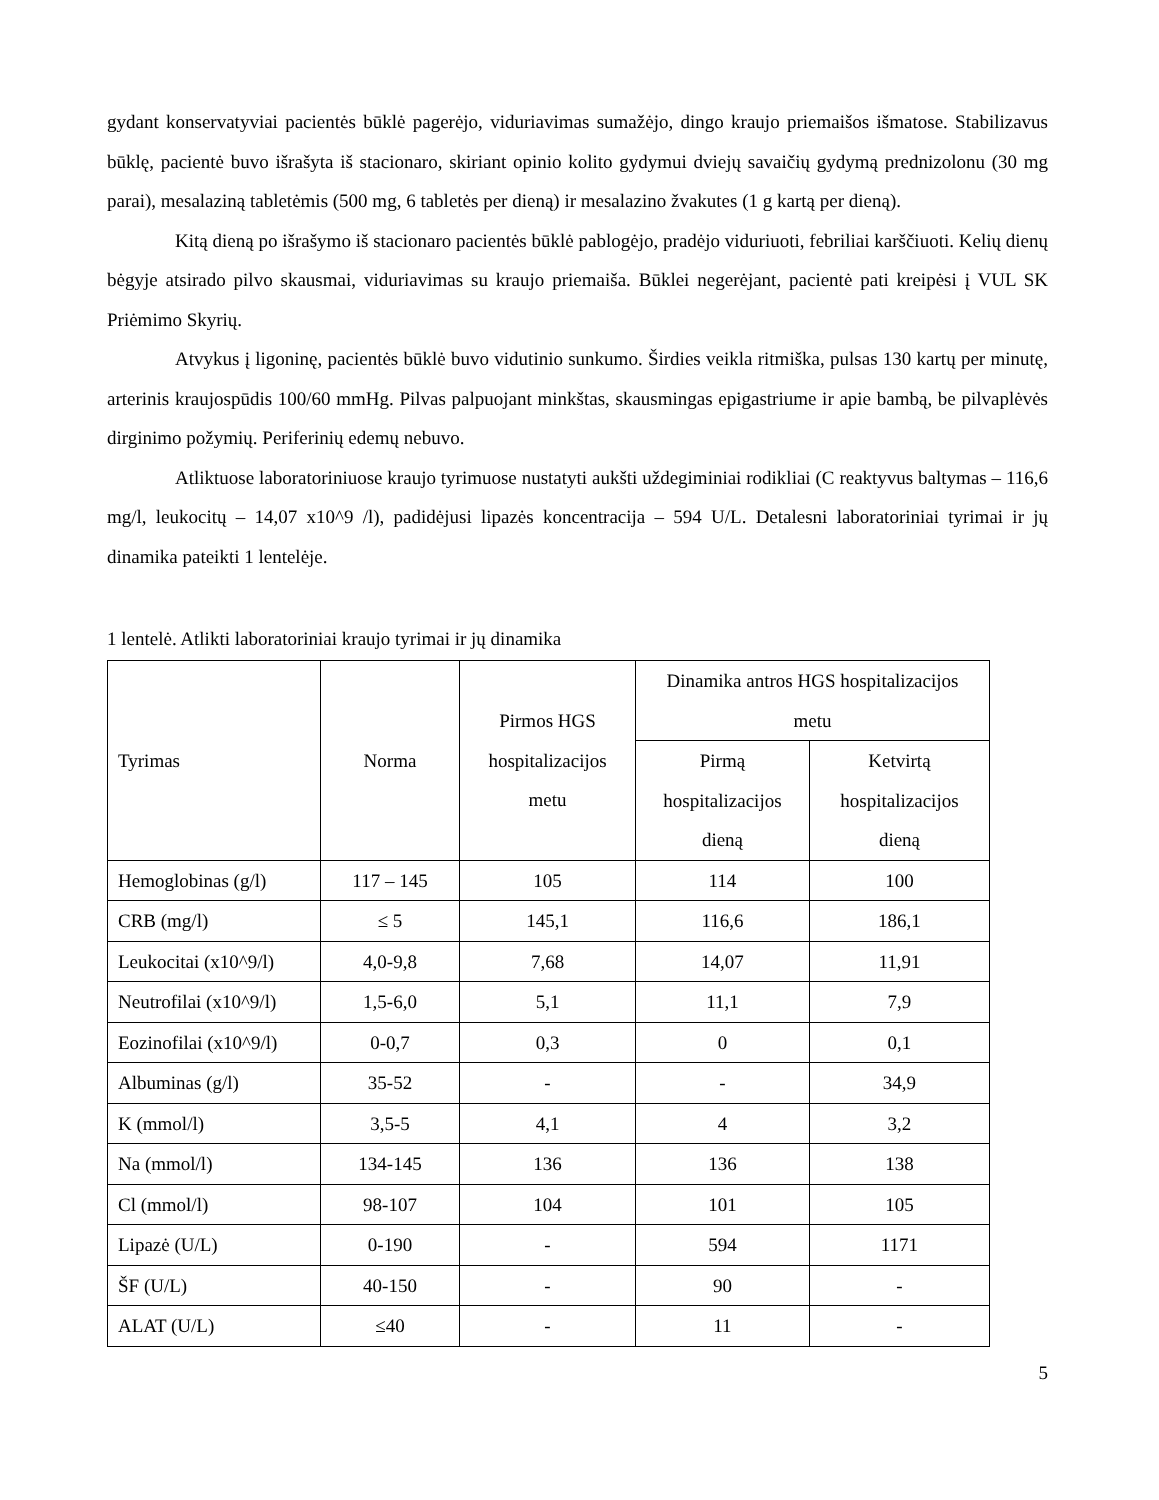gydant konservatyviai pacientės būklė pagerėjo, viduriavimas sumažėjo, dingo kraujo priemaišos išmatose. Stabilizavus būklę, pacientė buvo išrašyta iš stacionaro, skiriant opinio kolito gydymui dviejų savaičių gydymą prednizolonu (30 mg parai), mesalaziną tabletėmis (500 mg, 6 tabletės per dieną) ir mesalazino žvakutes (1 g kartą per dieną).
Kitą dieną po išrašymo iš stacionaro pacientės būklė pablogėjo, pradėjo viduriuoti, febriliai karščiuoti. Kelių dienų bėgyje atsirado pilvo skausmai, viduriavimas su kraujo priemaiša. Būklei negerėjant, pacientė pati kreipėsi į VUL SK Priėmimo Skyrių.
Atvykus į ligoninę, pacientės būklė buvo vidutinio sunkumo. Širdies veikla ritmiška, pulsas 130 kartų per minutę, arterinis kraujospūdis 100/60 mmHg. Pilvas palpuojant minkštas, skausmingas epigastriume ir apie bambą, be pilvaplėvės dirginimo požymių. Periferinių edemų nebuvo.
Atliktuose laboratoriniuose kraujo tyrimuose nustatyti aukšti uždegiminiai rodikliai (C reaktyvus baltymas – 116,6 mg/l, leukocitų – 14,07 x10^9 /l), padidėjusi lipazės koncentracija – 594 U/L. Detalesni laboratoriniai tyrimai ir jų dinamika pateikti 1 lentelėje.
1 lentelė. Atlikti laboratoriniai kraujo tyrimai ir jų dinamika
| Tyrimas | Norma | Pirmos HGS hospitalizacijos metu | Dinamika antros HGS hospitalizacijos metu | |
| --- | --- | --- | --- | --- |
| | | | Pirmą hospitalizacijos dieną | Ketvirtą hospitalizacijos dieną |
| Hemoglobinas (g/l) | 117 – 145 | 105 | 114 | 100 |
| CRB (mg/l) | ≤ 5 | 145,1 | 116,6 | 186,1 |
| Leukocitai (x10^9/l) | 4,0-9,8 | 7,68 | 14,07 | 11,91 |
| Neutrofilai (x10^9/l) | 1,5-6,0 | 5,1 | 11,1 | 7,9 |
| Eozinofilai (x10^9/l) | 0-0,7 | 0,3 | 0 | 0,1 |
| Albuminas (g/l) | 35-52 | - | - | 34,9 |
| K (mmol/l) | 3,5-5 | 4,1 | 4 | 3,2 |
| Na (mmol/l) | 134-145 | 136 | 136 | 138 |
| Cl (mmol/l) | 98-107 | 104 | 101 | 105 |
| Lipazė (U/L) | 0-190 | - | 594 | 1171 |
| ŠF (U/L) | 40-150 | - | 90 | - |
| ALAT (U/L) | ≤40 | - | 11 | - |
5